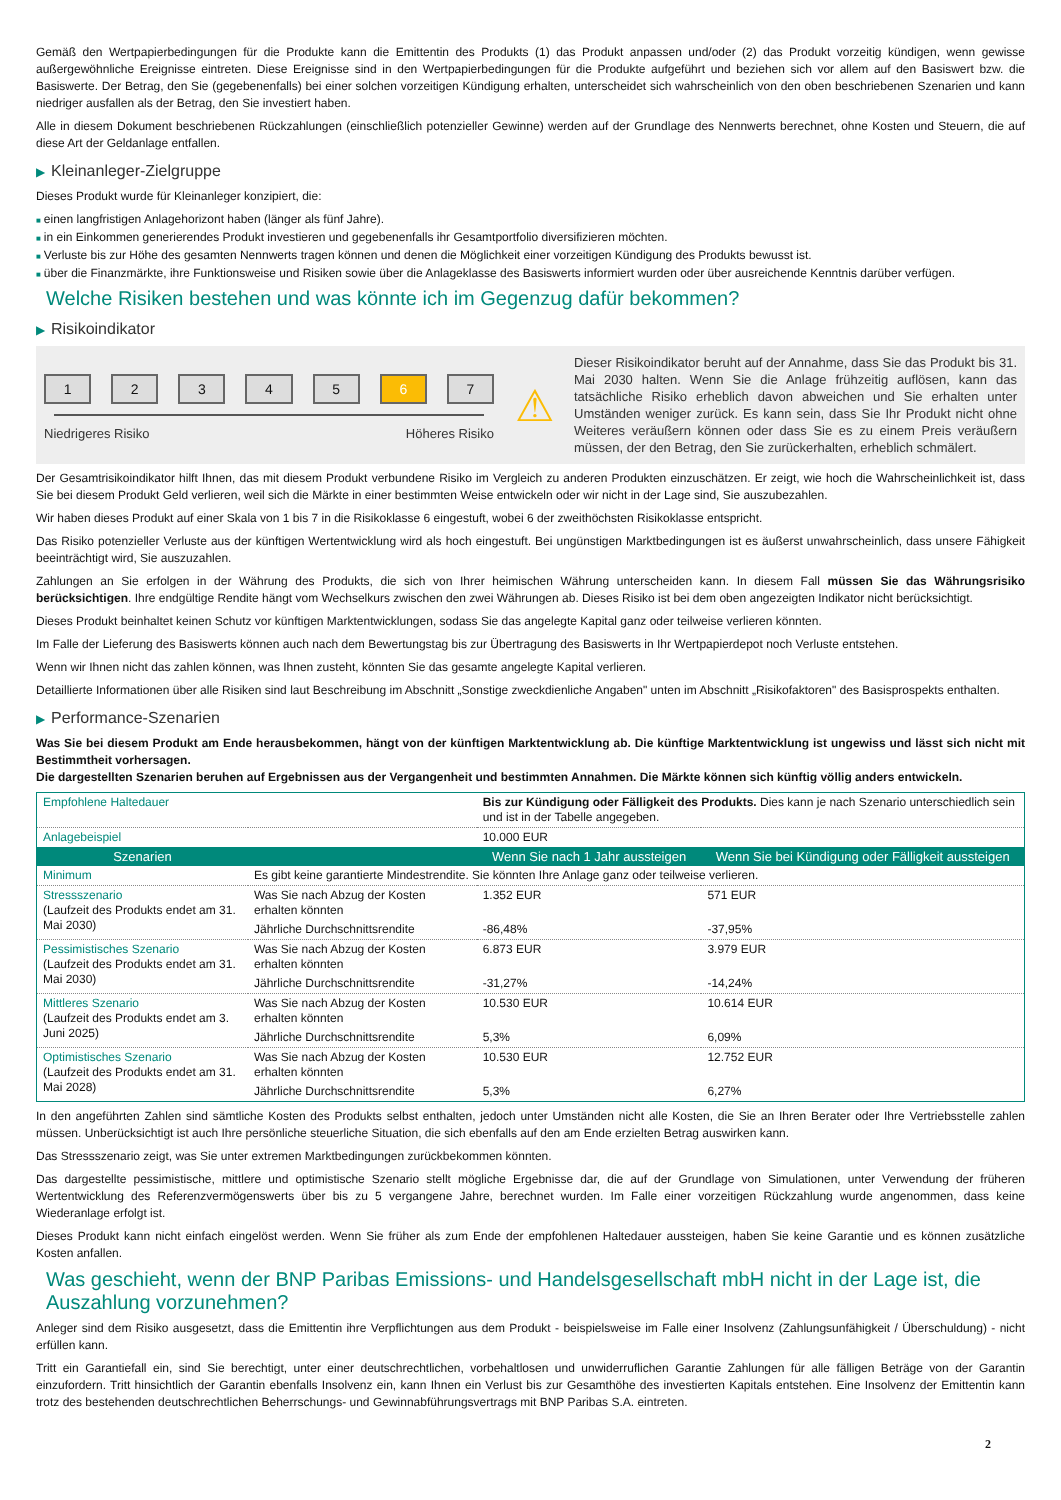Gemäß den Wertpapierbedingungen für die Produkte kann die Emittentin des Produkts (1) das Produkt anpassen und/oder (2) das Produkt vorzeitig kündigen, wenn gewisse außergewöhnliche Ereignisse eintreten. Diese Ereignisse sind in den Wertpapierbedingungen für die Produkte aufgeführt und beziehen sich vor allem auf den Basiswert bzw. die Basiswerte. Der Betrag, den Sie (gegebenenfalls) bei einer solchen vorzeitigen Kündigung erhalten, unterscheidet sich wahrscheinlich von den oben beschriebenen Szenarien und kann niedriger ausfallen als der Betrag, den Sie investiert haben.
Alle in diesem Dokument beschriebenen Rückzahlungen (einschließlich potenzieller Gewinne) werden auf der Grundlage des Nennwerts berechnet, ohne Kosten und Steuern, die auf diese Art der Geldanlage entfallen.
▶ Kleinanleger-Zielgruppe
Dieses Produkt wurde für Kleinanleger konzipiert, die:
■ einen langfristigen Anlagehorizont haben (länger als fünf Jahre).
■ in ein Einkommen generierendes Produkt investieren und gegebenenfalls ihr Gesamtportfolio diversifizieren möchten.
■ Verluste bis zur Höhe des gesamten Nennwerts tragen können und denen die Möglichkeit einer vorzeitigen Kündigung des Produkts bewusst ist.
■ über die Finanzmärkte, ihre Funktionsweise und Risiken sowie über die Anlageklasse des Basiswerts informiert wurden oder über ausreichende Kenntnis darüber verfügen.
Welche Risiken bestehen und was könnte ich im Gegenzug dafür bekommen?
▶ Risikoindikator
1 2 3 4 5 6 7
Niedrigeres Risiko Höheres Risiko
⚠
Dieser Risikoindikator beruht auf der Annahme, dass Sie das Produkt bis 31. Mai 2030 halten. Wenn Sie die Anlage frühzeitig auflösen, kann das tatsächliche Risiko erheblich davon abweichen und Sie erhalten unter Umständen weniger zurück. Es kann sein, dass Sie Ihr Produkt nicht ohne Weiteres veräußern können oder dass Sie es zu einem Preis veräußern müssen, der den Betrag, den Sie zurückerhalten, erheblich schmälert.
Der Gesamtrisikoindikator hilft Ihnen, das mit diesem Produkt verbundene Risiko im Vergleich zu anderen Produkten einzuschätzen. Er zeigt, wie hoch die Wahrscheinlichkeit ist, dass Sie bei diesem Produkt Geld verlieren, weil sich die Märkte in einer bestimmten Weise entwickeln oder wir nicht in der Lage sind, Sie auszubezahlen.
Wir haben dieses Produkt auf einer Skala von 1 bis 7 in die Risikoklasse 6 eingestuft, wobei 6 der zweithöchsten Risikoklasse entspricht.
Das Risiko potenzieller Verluste aus der künftigen Wertentwicklung wird als hoch eingestuft. Bei ungünstigen Marktbedingungen ist es äußerst unwahrscheinlich, dass unsere Fähigkeit beeinträchtigt wird, Sie auszuzahlen.
Zahlungen an Sie erfolgen in der Währung des Produkts, die sich von Ihrer heimischen Währung unterscheiden kann. In diesem Fall müssen Sie das Währungsrisiko berücksichtigen. Ihre endgültige Rendite hängt vom Wechselkurs zwischen den zwei Währungen ab. Dieses Risiko ist bei dem oben angezeigten Indikator nicht berücksichtigt.
Dieses Produkt beinhaltet keinen Schutz vor künftigen Marktentwicklungen, sodass Sie das angelegte Kapital ganz oder teilweise verlieren könnten.
Im Falle der Lieferung des Basiswerts können auch nach dem Bewertungstag bis zur Übertragung des Basiswerts in Ihr Wertpapierdepot noch Verluste entstehen.
Wenn wir Ihnen nicht das zahlen können, was Ihnen zusteht, könnten Sie das gesamte angelegte Kapital verlieren.
Detaillierte Informationen über alle Risiken sind laut Beschreibung im Abschnitt „Sonstige zweckdienliche Angaben" unten im Abschnitt „Risikofaktoren" des Basisprospekts enthalten.
▶ Performance-Szenarien
Was Sie bei diesem Produkt am Ende herausbekommen, hängt von der künftigen Marktentwicklung ab. Die künftige Marktentwicklung ist ungewiss und lässt sich nicht mit Bestimmtheit vorhersagen.
Die dargestellten Szenarien beruhen auf Ergebnissen aus der Vergangenheit und bestimmten Annahmen. Die Märkte können sich künftig völlig anders entwickeln.
| Empfohlene Haltedauer | | Bis zur Kündigung oder Fälligkeit des Produkts. Dies kann je nach Szenario unterschiedlich sein und ist in der Tabelle angegeben. | |
| Anlagebeispiel | | 10.000 EUR | |
| Szenarien | | Wenn Sie nach 1 Jahr aussteigen | Wenn Sie bei Kündigung oder Fälligkeit aussteigen |
| Minimum | Es gibt keine garantierte Mindestrendite. Sie könnten Ihre Anlage ganz oder teilweise verlieren. | | |
| Stressszenario (Laufzeit des Produkts endet am 31. Mai 2030) | Was Sie nach Abzug der Kosten erhalten könnten | 1.352 EUR | 571 EUR |
| | Jährliche Durchschnittsrendite | -86,48% | -37,95% |
| Pessimistisches Szenario (Laufzeit des Produkts endet am 31. Mai 2030) | Was Sie nach Abzug der Kosten erhalten könnten | 6.873 EUR | 3.979 EUR |
| | Jährliche Durchschnittsrendite | -31,27% | -14,24% |
| Mittleres Szenario (Laufzeit des Produkts endet am 3. Juni 2025) | Was Sie nach Abzug der Kosten erhalten könnten | 10.530 EUR | 10.614 EUR |
| | Jährliche Durchschnittsrendite | 5,3% | 6,09% |
| Optimistisches Szenario (Laufzeit des Produkts endet am 31. Mai 2028) | Was Sie nach Abzug der Kosten erhalten könnten | 10.530 EUR | 12.752 EUR |
| | Jährliche Durchschnittsrendite | 5,3% | 6,27% |
In den angeführten Zahlen sind sämtliche Kosten des Produkts selbst enthalten, jedoch unter Umständen nicht alle Kosten, die Sie an Ihren Berater oder Ihre Vertriebsstelle zahlen müssen. Unberücksichtigt ist auch Ihre persönliche steuerliche Situation, die sich ebenfalls auf den am Ende erzielten Betrag auswirken kann.
Das Stressszenario zeigt, was Sie unter extremen Marktbedingungen zurückbekommen könnten.
Das dargestellte pessimistische, mittlere und optimistische Szenario stellt mögliche Ergebnisse dar, die auf der Grundlage von Simulationen, unter Verwendung der früheren Wertentwicklung des Referenzvermögenswerts über bis zu 5 vergangene Jahre, berechnet wurden. Im Falle einer vorzeitigen Rückzahlung wurde angenommen, dass keine Wiederanlage erfolgt ist.
Dieses Produkt kann nicht einfach eingelöst werden. Wenn Sie früher als zum Ende der empfohlenen Haltedauer aussteigen, haben Sie keine Garantie und es können zusätzliche Kosten anfallen.
Was geschieht, wenn der BNP Paribas Emissions- und Handelsgesellschaft mbH nicht in der Lage ist, die Auszahlung vorzunehmen?
Anleger sind dem Risiko ausgesetzt, dass die Emittentin ihre Verpflichtungen aus dem Produkt - beispielsweise im Falle einer Insolvenz (Zahlungsunfähigkeit / Überschuldung) - nicht erfüllen kann.
Tritt ein Garantiefall ein, sind Sie berechtigt, unter einer deutschrechtlichen, vorbehaltlosen und unwiderruflichen Garantie Zahlungen für alle fälligen Beträge von der Garantin einzufordern. Tritt hinsichtlich der Garantin ebenfalls Insolvenz ein, kann Ihnen ein Verlust bis zur Gesamthöhe des investierten Kapitals entstehen. Eine Insolvenz der Emittentin kann trotz des bestehenden deutschrechtlichen Beherrschungs- und Gewinnabführungsvertrags mit BNP Paribas S.A. eintreten.
2